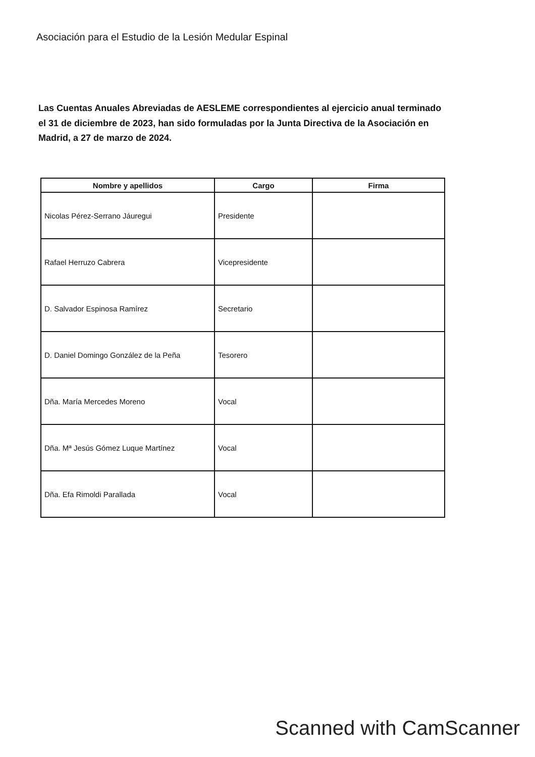Asociación para el Estudio de la Lesión Medular Espinal
Las Cuentas Anuales Abreviadas de AESLEME correspondientes al ejercicio anual terminado el 31 de diciembre de 2023, han sido formuladas por la Junta Directiva de la Asociación en Madrid, a 27 de marzo de 2024.
| Nombre y apellidos | Cargo | Firma |
| --- | --- | --- |
| Nicolas Pérez-Serrano Jáuregui | Presidente | |
| Rafael Herruzo Cabrera | Vicepresidente | |
| D. Salvador Espinosa Ramírez | Secretario | |
| D. Daniel Domingo González de la Peña | Tesorero | |
| Dña. María Mercedes Moreno | Vocal | |
| Dña. Mª Jesús Gómez Luque Martínez | Vocal | |
| Dña. Efa Rimoldi Parallada | Vocal | |
Scanned with CamScanner